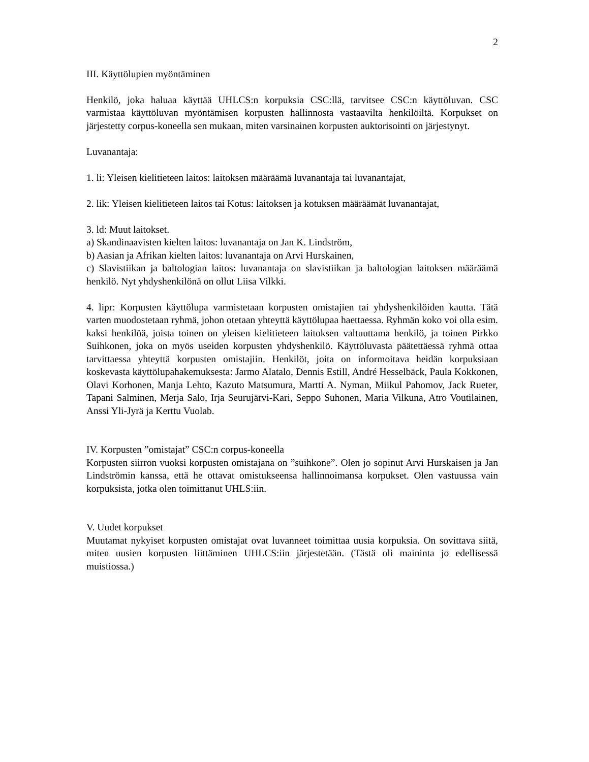2
III. Käyttölupien myöntäminen
Henkilö, joka haluaa käyttää UHLCS:n korpuksia CSC:llä, tarvitsee CSC:n käyttöluvan. CSC varmistaa käyttöluvan myöntämisen korpusten hallinnosta vastaavilta henkilöiltä. Korpukset on järjestetty corpus-koneella sen mukaan, miten varsinainen korpusten auktorisointi on järjestynyt.
Luvanantaja:
1. li: Yleisen kielitieteen laitos: laitoksen määräämä luvanantaja tai luvanantajat,
2. lik: Yleisen kielitieteen laitos tai Kotus: laitoksen ja kotuksen määräämät luvanantajat,
3. ld: Muut laitokset.
a) Skandinaavisten kielten laitos: luvanantaja on Jan K. Lindström,
b) Aasian ja Afrikan kielten laitos: luvanantaja on Arvi Hurskainen,
c) Slavistiikan ja baltologian laitos: luvanantaja on slavistiikan ja baltologian laitoksen määräämä henkilö. Nyt yhdyshenkilönä on ollut Liisa Vilkki.
4. lipr: Korpusten käyttölupa varmistetaan korpusten omistajien tai yhdyshenkilöiden kautta. Tätä varten muodostetaan ryhmä, johon otetaan yhteyttä käyttölupaa haettaessa. Ryhmän koko voi olla esim. kaksi henkilöä, joista toinen on yleisen kielitieteen laitoksen valtuuttama henkilö, ja toinen Pirkko Suihkonen, joka on myös useiden korpusten yhdyshenkilö. Käyttöluvasta päätettäessä ryhmä ottaa tarvittaessa yhteyttä korpusten omistajiin. Henkilöt, joita on informoitava heidän korpuksiaan koskevasta käyttölupahakemuksesta: Jarmo Alatalo, Dennis Estill, André Hesselbäck, Paula Kokkonen, Olavi Korhonen, Manja Lehto, Kazuto Matsumura, Martti A. Nyman, Miikul Pahomov, Jack Rueter, Tapani Salminen, Merja Salo, Irja Seurujärvi-Kari, Seppo Suhonen, Maria Vilkuna, Atro Voutilainen, Anssi Yli-Jyrä ja Kerttu Vuolab.
IV. Korpusten ”omistajat” CSC:n corpus-koneella
Korpusten siirron vuoksi korpusten omistajana on ”suihkone”. Olen jo sopinut Arvi Hurskaisen ja Jan Lindströmin kanssa, että he ottavat omistukseensa hallinnoimansa korpukset. Olen vastuussa vain korpuksista, jotka olen toimittanut UHLS:iin.
V. Uudet korpukset
Muutamat nykyiset korpusten omistajat ovat luvanneet toimittaa uusia korpuksia. On sovittava siitä, miten uusien korpusten liittäminen UHLCS:iin järjestetään. (Tästä oli maininta jo edellisessä muistiossa.)